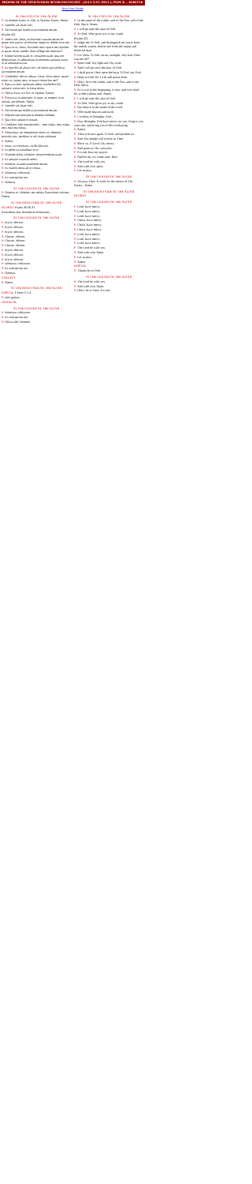PROPER OF THE 19TH SUNDAY AFTER PENTECOST - (JULY 1) ST. PAUL I, POPE & ... MARTYR
New User Guide
AT THE FOOT OF THE ALTAR
P: In nómine Patris, et Fílii, et Spíritus Sancti. Amen.
P: Introíbo ad altáre Dei.
S: Ad Deum qui lætíficat juventútem meam.
(Psalm 42)
P: Júdica me, Deus, et discérne causam meam de gente non sancta: ab hómine iníquo et dolóso érue me.
S: Quia tu es, Deus, fortitúdo mea: quare me repulísti, et quare tristis incédo, dum afflígit me inimícus?
P: Emítte lucem tuam, et veritátem tuam: ipsa me deduxérunt, et adduxérunt in montem sanctum tuum, et in tabernácula tua.
S: Et introíbo ad altáre Dei: ad Deum qui lætíficat juventútem meam.
P: Confitébor tibi in cíthara, Deus, Deus meus: quare tristis es, ánima mea, et quare contúrbas me?
S: Spera in Deo, quóniam adhuc confitébor illi: salutáre vultus mei, et Deus meus.
P: Glória Patri, et Fílio, et Spirítui Sancto.
S: Sicut erat in princípio, et nunc, et semper: et in sǽcula sæculórum. Amen.
P: Introíbo ad altáre Dei.
S: Ad Deum qui lætíficat juventútem meam.
P: Adjutórium nostrum in nómine Dómini.
S: Qui fecit cælum et terram.
P: Confíteor Deo omnipoténti... mea culpa, mea culpa, mea máxima culpa...
S: Misereátur tui omnípotens Deus, et, dimíssis peccátis tuis, perdúcat te ad vitam ætérnam.
P: Amen.
P: Deus, tu convérsus vivificábis nos.
S: Et plebs tua lætábitur in te.
P: Osténde nobis, Dómine, misericórdiam tuam.
S: Et salutáre tuum da nobis.
P: Dómine, exáudi oratiónem meam.
S: Et clamor meus ad te véniat.
P: Dóminus vobíscum.
S: Et cum spíritu tuo.
P: Orémus.
AT THE CENTER OF THE ALTAR
P: Orámus te, Dómine, per mérita Sanctórum tuórum... Amen.
AT THE RIGHT SIDE OF THE ALTAR
INTROIT Psalm 36:30-31
Sacerdótes Dei, benedícite Dóminum...
AT THE CENTER OF THE ALTAR
P: Kýrie, eléison.
S: Kýrie, eléison.
P: Kýrie, eléison.
S: Christe, eléison.
P: Christe, eléison.
S: Christe, eléison.
P: Kýrie, eléison.
S: Kýrie, eléison.
P: Kýrie, eléison.
P: Dóminus vobíscum.
S: Et cum spíritu tuo.
P: Orémus.
COLLECT
S: Amen.
AT THE RIGHT SIDE OF THE ALTAR
EPISTLE 1 Peter 5:1-4
S: Deo grátias.
GRADUAL
AT THE CENTER OF THE ALTAR
P: Dóminus vobíscum.
S: Et cum spíritu tuo.
S: Glória tibi, Dómine.
AT THE FOOT OF THE ALTAR
P: In the name of the Father, and of the Son, and of the Holy Spirit. Amen.
P: I will go unto the altar of God.
S: To God, Who gives joy to my youth.
(Psalm 42)
P: Judge me, O God, and distinguish my cause from the unholy nation, deliver me from the unjust and deceitful man.
S: For Thou, O God, art my strength, why hast Thou cast me off?
P: Send forth Thy light and Thy truth.
S: And I will go unto the altar of God.
P: I shall praise Thee upon the harp, O God, my God.
S: Hope in God, for I will still praise Him.
P: Glory be to the Father, and to the Son, and to the Holy Spirit.
S: As it was in the beginning, is now, and ever shall be, world without end. Amen.
P: I will go unto the altar of God.
S: To God, Who gives joy to my youth.
P: Our help is in the name of the Lord.
S: Who made heaven and earth.
P: I confess to Almighty God...
S: May Almighty God have mercy on you, forgive you your sins, and bring you to life everlasting.
P: Amen.
P: Thou wilt turn again, O God, and quicken us.
S: And Thy people will rejoice in Thee.
P: Show us, O Lord, Thy mercy.
S: And grant us Thy salvation.
P: O Lord, hear my prayer.
S: And let my cry come unto Thee.
P: The Lord be with you.
S: And with your spirit.
P: Let us pray.
AT THE CENTER OF THE ALTAR
P: We pray Thee, O Lord, by the merits of Thy Saints... Amen.
AT THE RIGHT SIDE OF THE ALTAR
INTROIT
AT THE CENTER OF THE ALTAR
P: Lord, have mercy.
S: Lord, have mercy.
P: Lord, have mercy.
S: Christ, have mercy.
P: Christ, have mercy.
S: Christ, have mercy.
P: Lord, have mercy.
S: Lord, have mercy.
P: Lord, have mercy.
P: The Lord be with you.
S: And with your Spirit.
P: Let us pray.
S: Amen.
EPISTLE
S: Thanks be to God.
AT THE CENTER OF THE ALTAR
P: The Lord be with you.
S: And with your Spirit.
S: Glory be to Thee, O Lord.